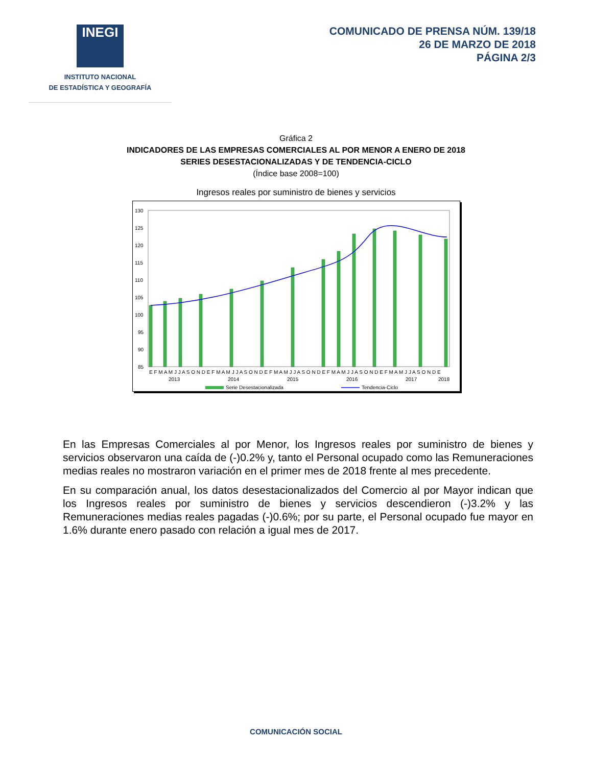INEGI
INSTITUTO NACIONAL
DE ESTADÍSTICA Y GEOGRAFÍA
COMUNICADO DE PRENSA NÚM. 139/18
26 DE MARZO DE 2018
PÁGINA 2/3
Gráfica 2
INDICADORES DE LAS EMPRESAS COMERCIALES AL POR MENOR A ENERO DE 2018
SERIES DESESTACIONALIZADAS Y DE TENDENCIA-CICLO
(Índice base 2008=100)
Ingresos reales por suministro de bienes y servicios
130
125
120
115
110
105
100
95
90
85
E F M A M J J A S O N D E F M A M J J A S O N D E F M A M J J A S O N D E F M A M J J A S O N D E F M A M J J A S O N D E
2013
2014
2015
2016
2017
2018
Serie Desestacionalizada
Tendencia-Ciclo
En las Empresas Comerciales al por Menor, los Ingresos reales por suministro de bienes y servicios observaron una caída de (-)0.2% y, tanto el Personal ocupado como las Remuneraciones medias reales no mostraron variación en el primer mes de 2018 frente al mes precedente.
En su comparación anual, los datos desestacionalizados del Comercio al por Mayor indican que los Ingresos reales por suministro de bienes y servicios descendieron (-)3.2% y las Remuneraciones medias reales pagadas (-)0.6%; por su parte, el Personal ocupado fue mayor en 1.6% durante enero pasado con relación a igual mes de 2017.
COMUNICACIÓN SOCIAL